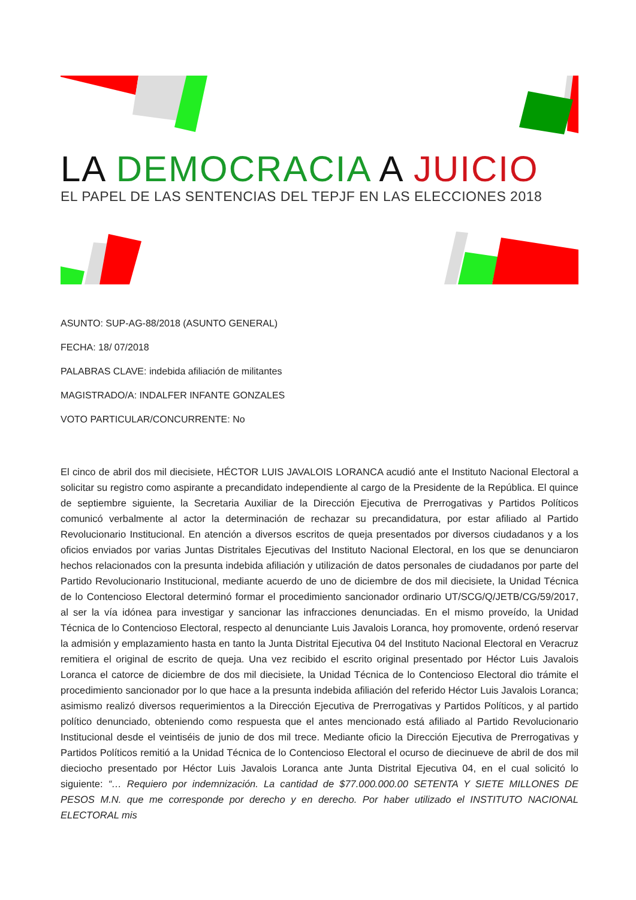LA DEMOCRACIA A JUICIO
EL PAPEL DE LAS SENTENCIAS DEL TEPJF EN LAS ELECCIONES 2018
ASUNTO: SUP-AG-88/2018 (ASUNTO GENERAL)
FECHA: 18/ 07/2018
PALABRAS CLAVE: indebida afiliación de militantes
MAGISTRADO/A: INDALFER INFANTE GONZALES
VOTO PARTICULAR/CONCURRENTE: No
El cinco de abril dos mil diecisiete, HÉCTOR LUIS JAVALOIS LORANCA acudió ante el Instituto Nacional Electoral a solicitar su registro como aspirante a precandidato independiente al cargo de la Presidente de la República. El quince de septiembre siguiente, la Secretaria Auxiliar de la Dirección Ejecutiva de Prerrogativas y Partidos Políticos comunicó verbalmente al actor la determinación de rechazar su precandidatura, por estar afiliado al Partido Revolucionario Institucional. En atención a diversos escritos de queja presentados por diversos ciudadanos y a los oficios enviados por varias Juntas Distritales Ejecutivas del Instituto Nacional Electoral, en los que se denunciaron hechos relacionados con la presunta indebida afiliación y utilización de datos personales de ciudadanos por parte del Partido Revolucionario Institucional, mediante acuerdo de uno de diciembre de dos mil diecisiete, la Unidad Técnica de lo Contencioso Electoral determinó formar el procedimiento sancionador ordinario UT/SCG/Q/JETB/CG/59/2017, al ser la vía idónea para investigar y sancionar las infracciones denunciadas. En el mismo proveído, la Unidad Técnica de lo Contencioso Electoral, respecto al denunciante Luis Javalois Loranca, hoy promovente, ordenó reservar la admisión y emplazamiento hasta en tanto la Junta Distrital Ejecutiva 04 del Instituto Nacional Electoral en Veracruz remitiera el original de escrito de queja. Una vez recibido el escrito original presentado por Héctor Luis Javalois Loranca el catorce de diciembre de dos mil diecisiete, la Unidad Técnica de lo Contencioso Electoral dio trámite el procedimiento sancionador por lo que hace a la presunta indebida afiliación del referido Héctor Luis Javalois Loranca; asimismo realizó diversos requerimientos a la Dirección Ejecutiva de Prerrogativas y Partidos Políticos, y al partido político denunciado, obteniendo como respuesta que el antes mencionado está afiliado al Partido Revolucionario Institucional desde el veintiséis de junio de dos mil trece. Mediante oficio la Dirección Ejecutiva de Prerrogativas y Partidos Políticos remitió a la Unidad Técnica de lo Contencioso Electoral el ocurso de diecinueve de abril de dos mil dieciocho presentado por Héctor Luis Javalois Loranca ante Junta Distrital Ejecutiva 04, en el cual solicitó lo siguiente: “… Requiero por indemnización. La cantidad de $77.000.000.00 SETENTA Y SIETE MILLONES DE PESOS M.N. que me corresponde por derecho y en derecho. Por haber utilizado el INSTITUTO NACIONAL ELECTORAL mis